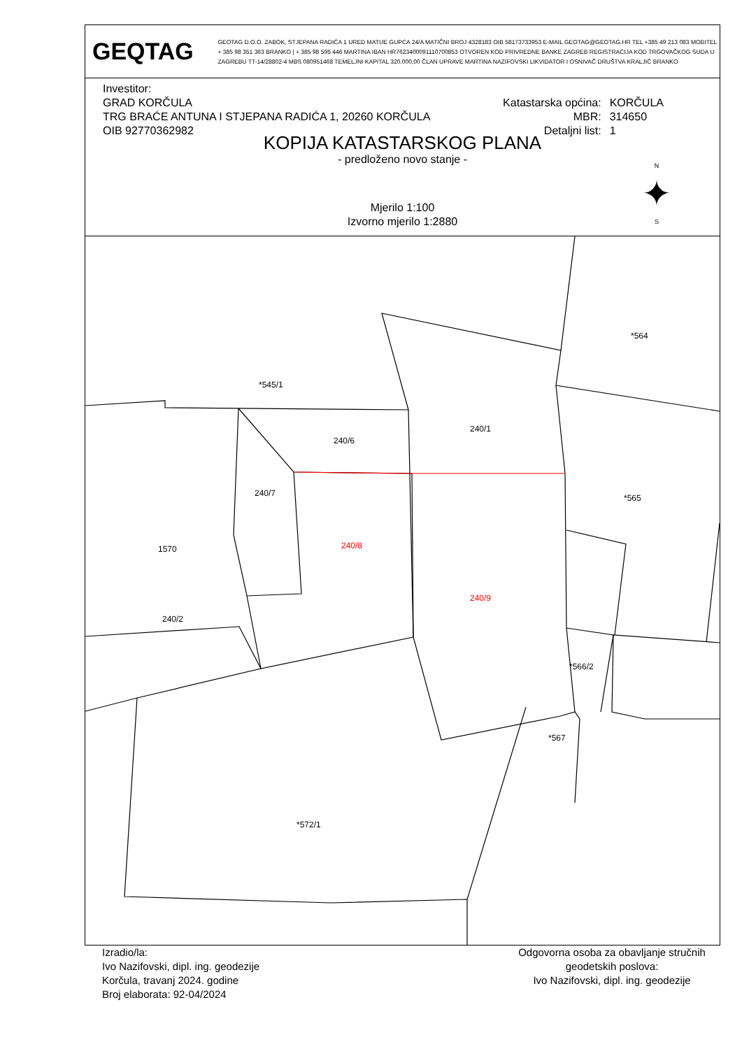GEQTAG
GEOTAG D.O.O. ZABOK, STJEPANA RADIĆA 1 URED MATIJE GUPCA 24/A MATIČNI BROJ 4328183 OIB 58173733953 E-MAIL GEOTAG@GEOTAG.HR TEL +385 49 213 083 MOBITEL + 385 98 351 363 BRANKO | + 385 98 595 446 MARTINA IBAN HR7623400091110700853 OTVOREN KOD PRIVREDNE BANKE ZAGREB REGISTRACIJA KOD TRGOVAČKOG SUDA U ZAGREBU TT-14/28802-4 MBS 080951468 TEMELJNI KAPITAL 320.000,00 ČLAN UPRAVE MARTINA NAZIFOVSKI LIKVIDATOR I OSNIVAČ DRUŠTVA KRALJIĆ BRANKO
Investitor:
GRAD KORČULA
TRG BRAĆE ANTUNA I STJEPANA RADIĆA 1, 20260 KORČULA
OIB 92770362982
Katastarska općina: KORČULA MBR: 314650 Detaljni list: 1
KOPIJA KATASTARSKOG PLANA
- predloženo novo stanje -
Mjerilo 1:100
Izvorno mjerilo 1:2880
N
✦
S
*545/1
*564
240/6
240/1
240/7
240/8
1570
*565
240/9
240/2
*566/2
*567
*572/1
Izradio/la:
Ivo Nazifovski, dipl. ing. geodezije
Korčula, travanj 2024. godine
Broj elaborata: 92-04/2024
Odgovorna osoba za obavljanje stručnih geodetskih poslova:
Ivo Nazifovski, dipl. ing. geodezije